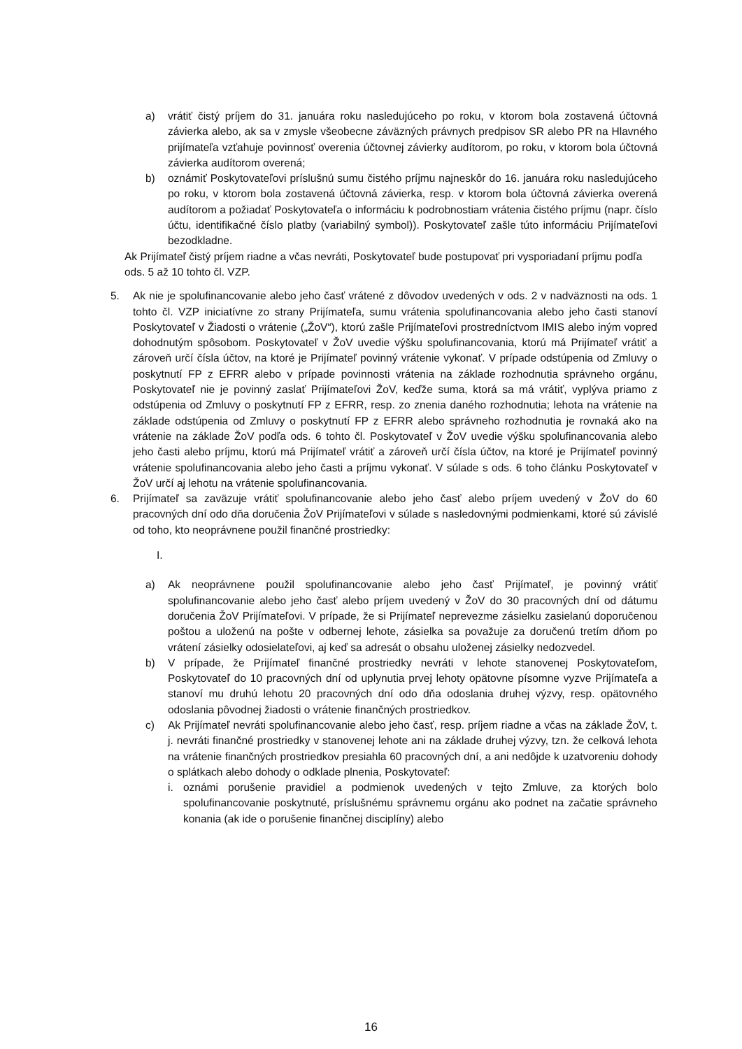a) vrátiť čistý príjem do 31. januára roku nasledujúceho po roku, v ktorom bola zostavená účtovná závierka alebo, ak sa v zmysle všeobecne záväzných právnych predpisov SR alebo PR na Hlavného prijímateľa vzťahuje povinnosť overenia účtovnej závierky audítorom, po roku, v ktorom bola účtovná závierka audítorom overená;
b) oznámiť Poskytovateľovi príslušnú sumu čistého príjmu najneskôr do 16. januára roku nasledujúceho po roku, v ktorom bola zostavená účtovná závierka, resp. v ktorom bola účtovná závierka overená audítorom a požiadať Poskytovateľa o informáciu k podrobnostiam vrátenia čistého príjmu (napr. číslo účtu, identifikačné číslo platby (variabilný symbol)). Poskytovateľ zašle túto informáciu Prijímateľovi bezodkladne.
Ak Prijímateľ čistý príjem riadne a včas nevráti, Poskytovateľ bude postupovať pri vysporiadaní príjmu podľa ods. 5 až 10 tohto čl. VZP.
5. Ak nie je spolufinancovanie alebo jeho časť vrátené z dôvodov uvedených v ods. 2 v nadväznosti na ods. 1 tohto čl. VZP iniciatívne zo strany Prijímateľa, sumu vrátenia spolufinancovania alebo jeho časti stanoví Poskytovateľ v Žiadosti o vrátenie („ŽoV“), ktorú zašle Prijímateľovi prostredníctvom IMIS alebo iným vopred dohodnutým spôsobom. Poskytovateľ v ŽoV uvedie výšku spolufinancovania, ktorú má Prijímateľ vrátiť a zároveň určí čísla účtov, na ktoré je Prijímateľ povinný vrátenie vykonať. V prípade odstúpenia od Zmluvy o poskytnutí FP z EFRR alebo v prípade povinnosti vrátenia na základe rozhodnutia správneho orgánu, Poskytovateľ nie je povinný zaslať Prijímateľovi ŽoV, keďže suma, ktorá sa má vrátiť, vyplýva priamo z odstúpenia od Zmluvy o poskytnutí FP z EFRR, resp. zo znenia daného rozhodnutia; lehota na vrátenie na základe odstúpenia od Zmluvy o poskytnutí FP z EFRR alebo správneho rozhodnutia je rovnaká ako na vrátenie na základe ŽoV podľa ods. 6 tohto čl. Poskytovateľ v ŽoV uvedie výšku spolufinancovania alebo jeho časti alebo príjmu, ktorú má Prijímateľ vrátiť a zároveň určí čísla účtov, na ktoré je Prijímateľ povinný vrátenie spolufinancovania alebo jeho časti a príjmu vykonať. V súlade s ods. 6 toho článku Poskytovateľ v ŽoV určí aj lehotu na vrátenie spolufinancovania.
6. Prijímateľ sa zaväzuje vrátiť spolufinancovanie alebo jeho časť alebo príjem uvedený v ŽoV do 60 pracovných dní odo dňa doručenia ŽoV Prijímateľovi v súlade s nasledovnými podmienkami, ktoré sú závislé od toho, kto neoprávnene použil finančné prostriedky:
I.
a) Ak neoprávnene použil spolufinancovanie alebo jeho časť Prijímateľ, je povinný vrátiť spolufinancovanie alebo jeho časť alebo príjem uvedený v ŽoV do 30 pracovných dní od dátumu doručenia ŽoV Prijímateľovi. V prípade, že si Prijímateľ neprevezme zásielku zasielanú doporučenou poštou a uloženú na pošte v odbernej lehote, zásielka sa považuje za doručenú tretím dňom po vrátení zásielky odosielateľovi, aj keď sa adresát o obsahu uloženej zásielky nedozvedel.
b) V prípade, že Prijímateľ finančné prostriedky nevráti v lehote stanovenej Poskytovateľom, Poskytovateľ do 10 pracovných dní od uplynutia prvej lehoty opätovne písomne vyzve Prijímateľa a stanoví mu druhú lehotu 20 pracovných dní odo dňa odoslania druhej výzvy, resp. opätovného odoslania pôvodnej žiadosti o vrátenie finančných prostriedkov.
c) Ak Prijímateľ nevráti spolufinancovanie alebo jeho časť, resp. príjem riadne a včas na základe ŽoV, t. j. nevráti finančné prostriedky v stanovenej lehote ani na základe druhej výzvy, tzn. že celková lehota na vrátenie finančných prostriedkov presiahla 60 pracovných dní, a ani nedôjde k uzatvoreniu dohody o splátkach alebo dohody o odklade plnenia, Poskytovateľ:
i. oznámi porušenie pravidiel a podmienok uvedených v tejto Zmluve, za ktorých bolo spolufinancovanie poskytnuté, príslušnému správnemu orgánu ako podnet na začatie správneho konania (ak ide o porušenie finančnej disciplíny) alebo
16